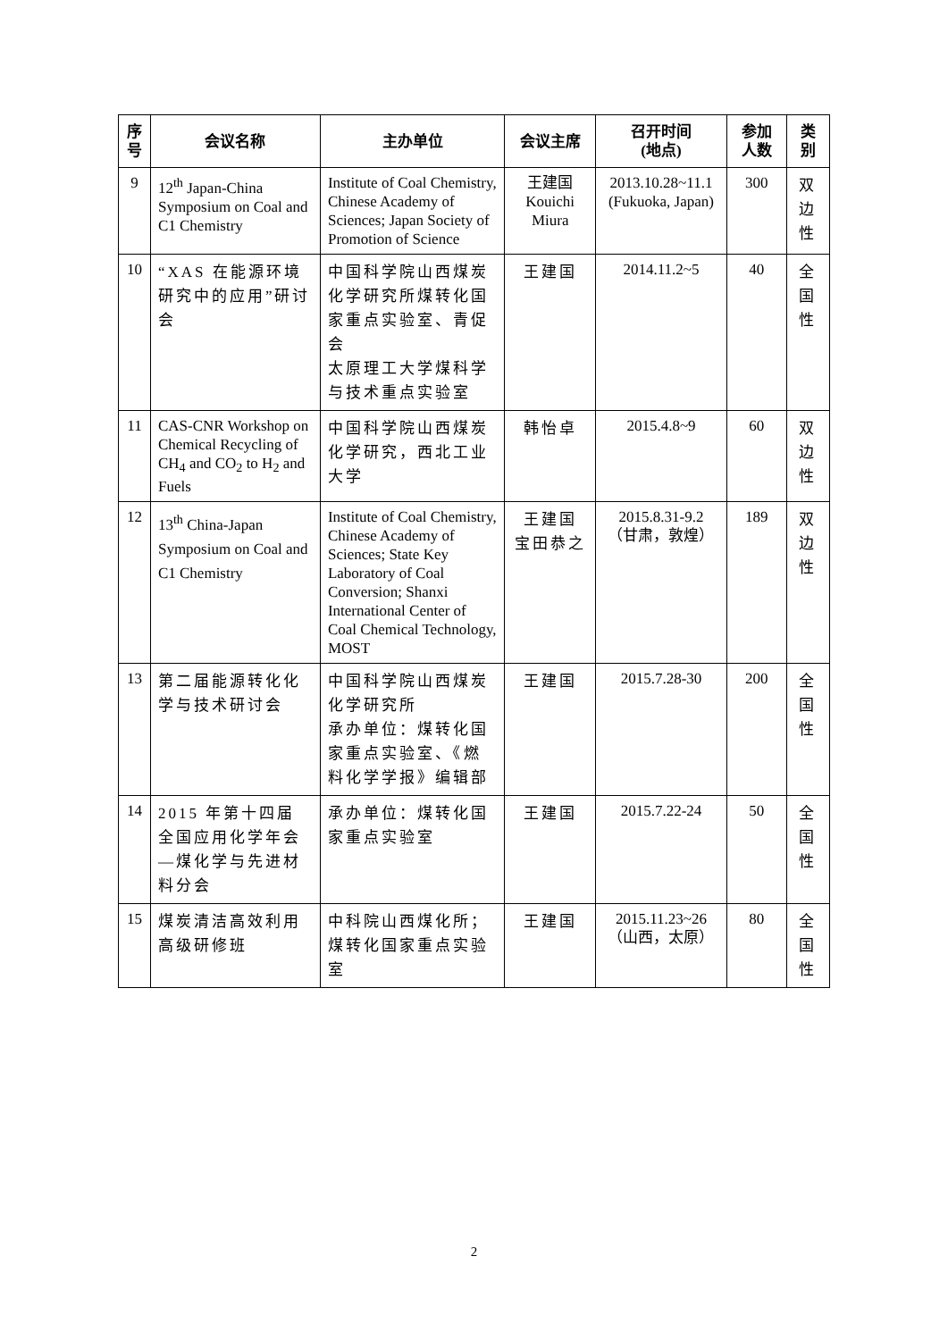| 序 号 | 会议名称 | 主办单位 | 会议主席 | 召开时间 (地点) | 参加 人数 | 类 别 |
| --- | --- | --- | --- | --- | --- | --- |
| 9 | 12<sup>th</sup> Japan-China Symposium on Coal and C1 Chemistry | Institute of Coal Chemistry, Chinese Academy of Sciences; Japan Society of Promotion of Science | 王建国 Kouichi Miura | 2013.10.28~11.1 (Fukuoka, Japan) | 300 | 双 边 性 |
| 10 | “XAS 在能源环境研究中的应用”研讨会 | 中国科学院山西煤炭化学研究所煤转化国家重点实验室、青促会 太原理工大学煤科学与技术重点实验室 | 王建国 | 2014.11.2~5 | 40 | 全 国 性 |
| 11 | CAS-CNR Workshop on Chemical Recycling of CH<sub>4</sub> and CO<sub>2</sub> to H<sub>2</sub> and Fuels | 中国科学院山西煤炭化学研究，西北工业大学 | 韩怡卓 | 2015.4.8~9 | 60 | 双 边 性 |
| 12 | 13<sup>th</sup> China-Japan Symposium on Coal and C1 Chemistry | Institute of Coal Chemistry, Chinese Academy of Sciences; State Key Laboratory of Coal Conversion; Shanxi International Center of Coal Chemical Technology, MOST | 王建国 宝田恭之 | 2015.8.31-9.2 （甘肃，敦煌） | 189 | 双 边 性 |
| 13 | 第二届能源转化化学与技术研讨会 | 中国科学院山西煤炭化学研究所 承办单位：煤转化国家重点实验室、《燃料化学学报》编辑部 | 王建国 | 2015.7.28-30 | 200 | 全 国 性 |
| 14 | 2015 年第十四届全国应用化学年会—煤化学与先进材料分会 | 承办单位：煤转化国家重点实验室 | 王建国 | 2015.7.22-24 | 50 | 全 国 性 |
| 15 | 煤炭清洁高效利用高级研修班 | 中科院山西煤化所；煤转化国家重点实验室 | 王建国 | 2015.11.23~26 （山西，太原） | 80 | 全 国 性 |
2